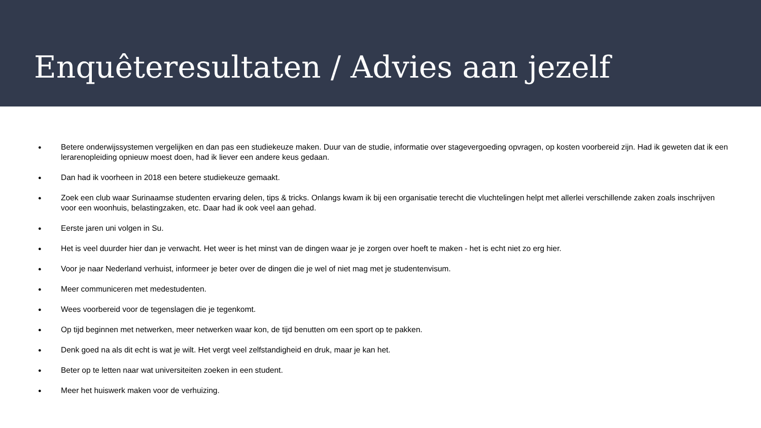Enquêteresultaten / Advies aan jezelf
● Betere onderwijssystemen vergelijken en dan pas een studiekeuze maken. Duur van de studie, informatie over stagevergoeding opvragen, op kosten voorbereid zijn. Had ik geweten dat ik een lerarenopleiding opnieuw moest doen, had ik liever een andere keus gedaan.
● Dan had ik voorheen in 2018 een betere studiekeuze gemaakt.
● Zoek een club waar Surinaamse studenten ervaring delen, tips & tricks. Onlangs kwam ik bij een organisatie terecht die vluchtelingen helpt met allerlei verschillende zaken zoals inschrijven voor een woonhuis, belastingzaken, etc. Daar had ik ook veel aan gehad.
● Eerste jaren uni volgen in Su.
● Het is veel duurder hier dan je verwacht. Het weer is het minst van de dingen waar je je zorgen over hoeft te maken - het is echt niet zo erg hier.
● Voor je naar Nederland verhuist, informeer je beter over de dingen die je wel of niet mag met je studentenvisum.
● Meer communiceren met medestudenten.
● Wees voorbereid voor de tegenslagen die je tegenkomt.
● Op tijd beginnen met netwerken, meer netwerken waar kon, de tijd benutten om een sport op te pakken.
● Denk goed na als dit echt is wat je wilt. Het vergt veel zelfstandigheid en druk, maar je kan het.
● Beter op te letten naar wat universiteiten zoeken in een student.
● Meer het huiswerk maken voor de verhuizing.